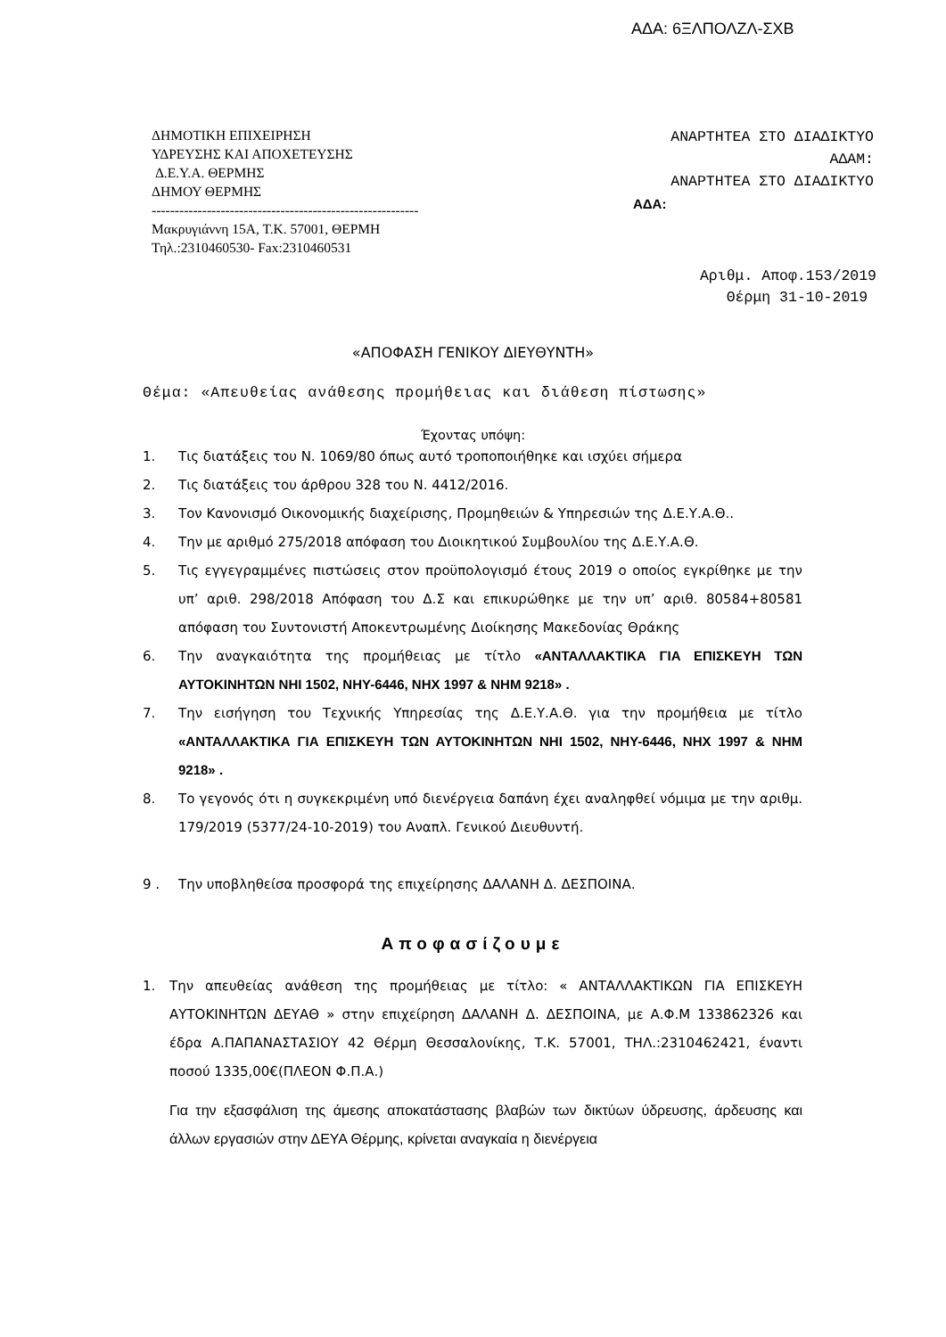ΑΔΑ: 6ΞΛΠΟΛΖΛ-ΣΧΒ
ΔΗΜΟΤΙΚΗ ΕΠΙΧΕΙΡΗΣΗ
ΥΔΡΕΥΣΗΣ ΚΑΙ ΑΠΟΧΕΤΕΥΣΗΣ
Δ.Ε.Υ.Α. ΘΕΡΜΗΣ
ΔΗΜΟΥ ΘΕΡΜΗΣ
----------------------------------------------------------
Μακρυγιάννη 15Α, Τ.Κ. 57001, ΘΕΡΜΗ
Τηλ.:2310460530- Fax:2310460531
ΑΝΑΡΤΗΤΕΑ ΣΤΟ ΔΙΑΔΙΚΤΥΟ
ΑΔΑΜ:
ΑΝΑΡΤΗΤΕΑ ΣΤΟ ΔΙΑΔΙΚΤΥΟ
ΑΔΑ:
Αριθμ. Αποφ.153/2019
Θέρμη 31-10-2019
«ΑΠΟΦΑΣΗ ΓΕΝΙΚΟΥ ΔΙΕΥΘΥΝΤΗ»
Θέμα: «Απευθείας ανάθεσης προμήθειας και διάθεση πίστωσης»
Έχοντας υπόψη:
1. Τις διατάξεις του Ν. 1069/80 όπως αυτό τροποποιήθηκε και ισχύει σήμερα
2. Τις διατάξεις του άρθρου 328 του Ν. 4412/2016.
3. Τον Κανονισμό Οικονομικής διαχείρισης, Προμηθειών & Υπηρεσιών της Δ.Ε.Υ.Α.Θ..
4. Την με αριθμό 275/2018 απόφαση του Διοικητικού Συμβουλίου της Δ.Ε.Υ.Α.Θ.
5. Τις εγγεγραμμένες πιστώσεις στον προϋπολογισμό έτους 2019 ο οποίος εγκρίθηκε με την υπ’ αριθ. 298/2018 Απόφαση του Δ.Σ και επικυρώθηκε με την υπ’ αριθ. 80584+80581 απόφαση του Συντονιστή Αποκεντρωμένης Διοίκησης Μακεδονίας Θράκης
6. Την αναγκαιότητα της προμήθειας με τίτλο «ΑΝΤΑΛΛΑΚΤΙΚΑ ΓΙΑ ΕΠΙΣΚΕΥΗ ΤΩΝ ΑΥΤΟΚΙΝΗΤΩΝ ΝΗΙ 1502, ΝΗΥ-6446, ΝΗΧ 1997 & ΝΗΜ 9218» .
7. Την εισήγηση του Τεχνικής Υπηρεσίας της Δ.Ε.Υ.Α.Θ. για την προμήθεια με τίτλο «ΑΝΤΑΛΛΑΚΤΙΚΑ ΓΙΑ ΕΠΙΣΚΕΥΗ ΤΩΝ ΑΥΤΟΚΙΝΗΤΩΝ ΝΗΙ 1502, ΝΗΥ-6446, ΝΗΧ 1997 & ΝΗΜ 9218» .
8. Το γεγονός ότι η συγκεκριμένη υπό διενέργεια δαπάνη έχει αναληφθεί νόμιμα με την αριθμ. 179/2019 (5377/24-10-2019) του Αναπλ. Γενικού Διευθυντή.
9 . Την υποβληθείσα προσφορά της επιχείρησης ΔΑΛΑΝΗ Δ. ΔΕΣΠΟΙΝΑ.
Αποφασίζουμε
1. Την απευθείας ανάθεση της προμήθειας με τίτλο: « ΑΝΤΑΛΛΑΚΤΙΚΩΝ ΓΙΑ ΕΠΙΣΚΕΥΗ ΑΥΤΟΚΙΝΗΤΩΝ ΔΕΥΑΘ » στην επιχείρηση ΔΑΛΑΝΗ Δ. ΔΕΣΠΟΙΝΑ, με Α.Φ.Μ 133862326 και έδρα Α.ΠΑΠΑΝΑΣΤΑΣΙΟΥ 42 Θέρμη Θεσσαλονίκης, Τ.Κ. 57001, ΤΗΛ.:2310462421, έναντι ποσού 1335,00€(ΠΛΕΟΝ Φ.Π.Α.)
Για την εξασφάλιση της άμεσης αποκατάστασης βλαβών των δικτύων ύδρευσης, άρδευσης και άλλων εργασιών στην ΔΕΥΑ Θέρμης, κρίνεται αναγκαία η διενέργεια